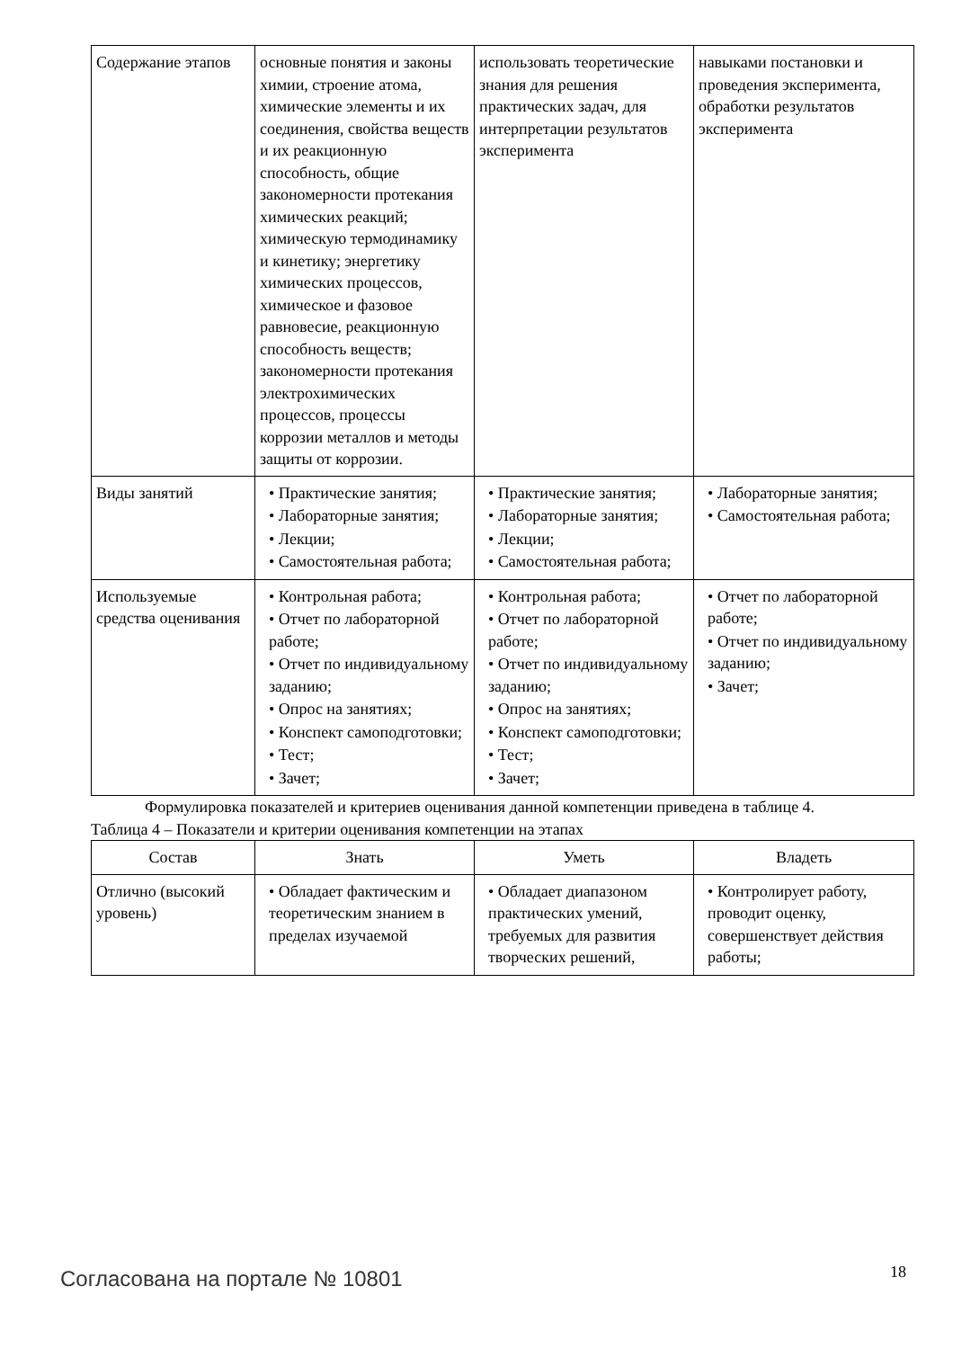| Содержание этапов | основные понятия и законы химии, строение атома, химические элементы и их соединения, свойства веществ и их реакционную способность, общие закономерности протекания химических реакций; химическую термодинамику и кинетику; энергетику химических процессов, химическое и фазовое равновесие, реакционную способность веществ; закономерности протекания электрохимических процессов, процессы коррозии металлов и методы защиты от коррозии. | использовать теоретические знания для решения практических задач, для интерпретации результатов эксперимента | навыками постановки и проведения эксперимента, обработки результатов эксперимента |
| Виды занятий | • Практические занятия; • Лабораторные занятия; • Лекции; • Самостоятельная работа; | • Практические занятия; • Лабораторные занятия; • Лекции; • Самостоятельная работа; | • Лабораторные занятия; • Самостоятельная работа; |
| Используемые средства оценивания | • Контрольная работа; • Отчет по лабораторной работе; • Отчет по индивидуальному заданию; • Опрос на занятиях; • Конспект самоподготовки; • Тест; • Зачет; | • Контрольная работа; • Отчет по лабораторной работе; • Отчет по индивидуальному заданию; • Опрос на занятиях; • Конспект самоподготовки; • Тест; • Зачет; | • Отчет по лабораторной работе; • Отчет по индивидуальному заданию; • Зачет; |
Формулировка показателей и критериев оценивания данной компетенции приведена в таблице 4.
Таблица 4 – Показатели и критерии оценивания компетенции на этапах
| Состав | Знать | Уметь | Владеть |
| --- | --- | --- | --- |
| Отлично (высокий уровень) | • Обладает фактическим и теоретическим знанием в пределах изучаемой | • Обладает диапазоном практических умений, требуемых для развития творческих решений, | • Контролирует работу, проводит оценку, совершенствует действия работы; |
Согласована на портале № 10801 18